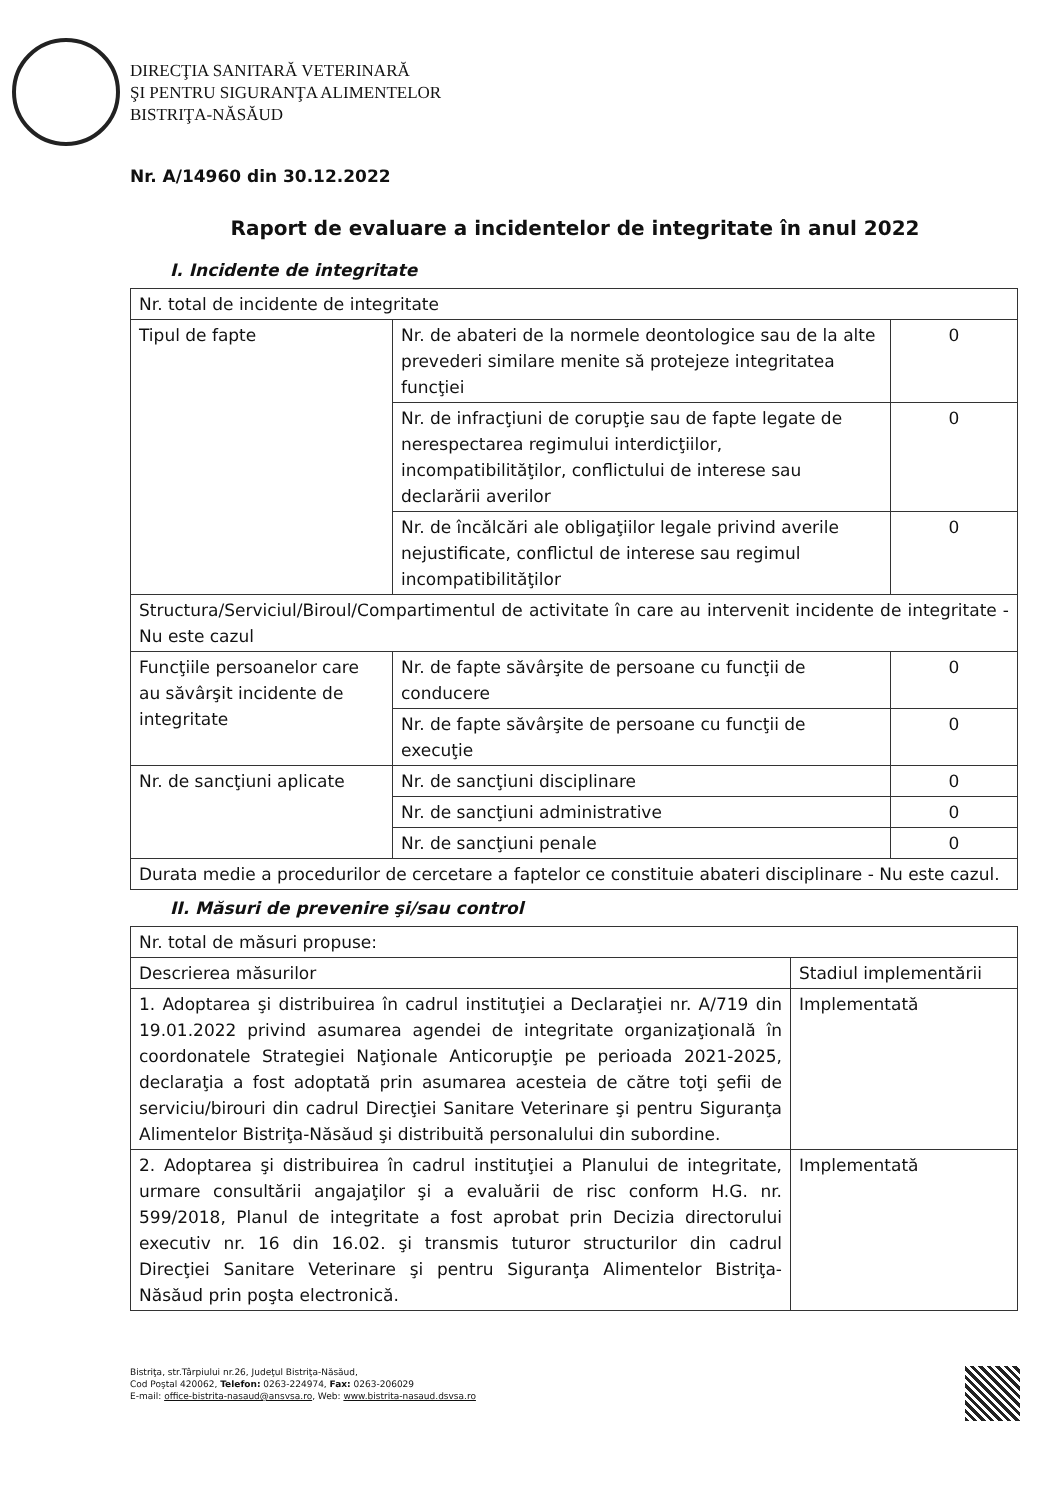DIRECŢIA SANITARĂ VETERINARĂ
ŞI PENTRU SIGURANŢA ALIMENTELOR
BISTRIŢA-NĂSĂUD
Nr. A/14960 din 30.12.2022
Raport de evaluare a incidentelor de integritate în anul 2022
I. Incidente de integritate
| Nr. total de incidente de integritate | | |
| Tipul de fapte | Nr. de abateri de la normele deontologice sau de la alte prevederi similare menite să protejeze integritatea funcţiei | 0 |
| | Nr. de infracţiuni de corupţie sau de fapte legate de nerespectarea regimului interdicţiilor, incompatibilităţilor, conflictului de interese sau declarării averilor | 0 |
| | Nr. de încălcări ale obligaţiilor legale privind averile nejustificate, conflictul de interese sau regimul incompatibilităţilor | 0 |
| Structura/Serviciul/Biroul/Compartimentul de activitate în care au intervenit incidente de integritate - Nu este cazul | | |
| Funcţiile persoanelor care au săvârşit incidente de integritate | Nr. de fapte săvârşite de persoane cu funcţii de conducere | 0 |
| | Nr. de fapte săvârşite de persoane cu funcţii de execuţie | 0 |
| Nr. de sancţiuni aplicate | Nr. de sancţiuni disciplinare | 0 |
| | Nr. de sancţiuni administrative | 0 |
| | Nr. de sancţiuni penale | 0 |
| Durata medie a procedurilor de cercetare a faptelor ce constituie abateri disciplinare - Nu este cazul. | | |
II. Măsuri de prevenire şi/sau control
| Nr. total de măsuri propuse: | |
| Descrierea măsurilor | Stadiul implementării |
| 1. Adoptarea şi distribuirea în cadrul instituţiei a Declaraţiei nr. A/719 din 19.01.2022 privind asumarea agendei de integritate organizaţională în coordonatele Strategiei Naţionale Anticorupţie pe perioada 2021-2025, declaraţia a fost adoptată prin asumarea acesteia de către toţi şefii de serviciu/birouri din cadrul Direcţiei Sanitare Veterinare şi pentru Siguranţa Alimentelor Bistriţa-Năsăud şi distribuită personalului din subordine. | Implementată |
| 2. Adoptarea şi distribuirea în cadrul instituţiei a Planului de integritate, urmare consultării angajaţilor şi a evaluării de risc conform H.G. nr. 599/2018, Planul de integritate a fost aprobat prin Decizia directorului executiv nr. 16 din 16.02. şi transmis tuturor structurilor din cadrul Direcţiei Sanitare Veterinare şi pentru Siguranţa Alimentelor Bistriţa-Năsăud prin poşta electronică. | Implementată |
Bistriţa, str.Târpiului nr.26, Judeţul Bistriţa-Năsăud,
Cod Poştal 420062, Telefon: 0263-224974, Fax: 0263-206029
E-mail: office-bistrita-nasaud@ansvsa.ro, Web: www.bistrita-nasaud.dsvsa.ro